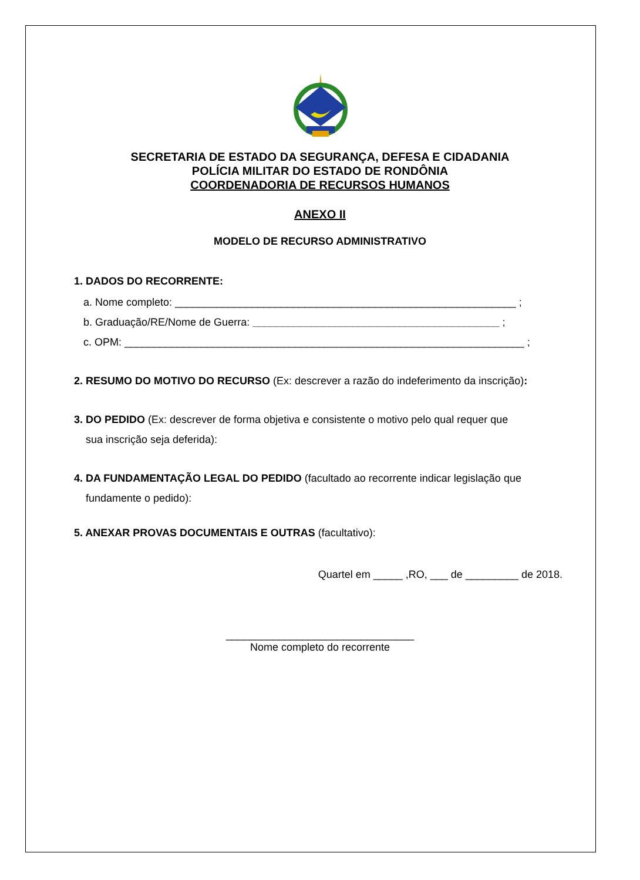SECRETARIA DE ESTADO DA SEGURANÇA, DEFESA E CIDADANIA
POLÍCIA MILITAR DO ESTADO DE RONDÔNIA
COORDENADORIA DE RECURSOS HUMANOS
ANEXO II
MODELO DE RECURSO ADMINISTRATIVO
1. DADOS DO RECORRENTE:
a. Nome completo: __________________________________________________________ ;
b. Graduação/RE/Nome de Guerra: __________________________________________ ;
c. OPM: ____________________________________________________________________ ;
2. RESUMO DO MOTIVO DO RECURSO (Ex: descrever a razão do indeferimento da inscrição):
3. DO PEDIDO (Ex: descrever de forma objetiva e consistente o motivo pelo qual requer que
sua inscrição seja deferida):
4. DA FUNDAMENTAÇÃO LEGAL DO PEDIDO (facultado ao recorrente indicar legislação que
fundamente o pedido):
5. ANEXAR PROVAS DOCUMENTAIS E OUTRAS (facultativo):
Quartel em _____ ,RO, ___ de _________ de 2018.
________________________________
Nome completo do recorrente